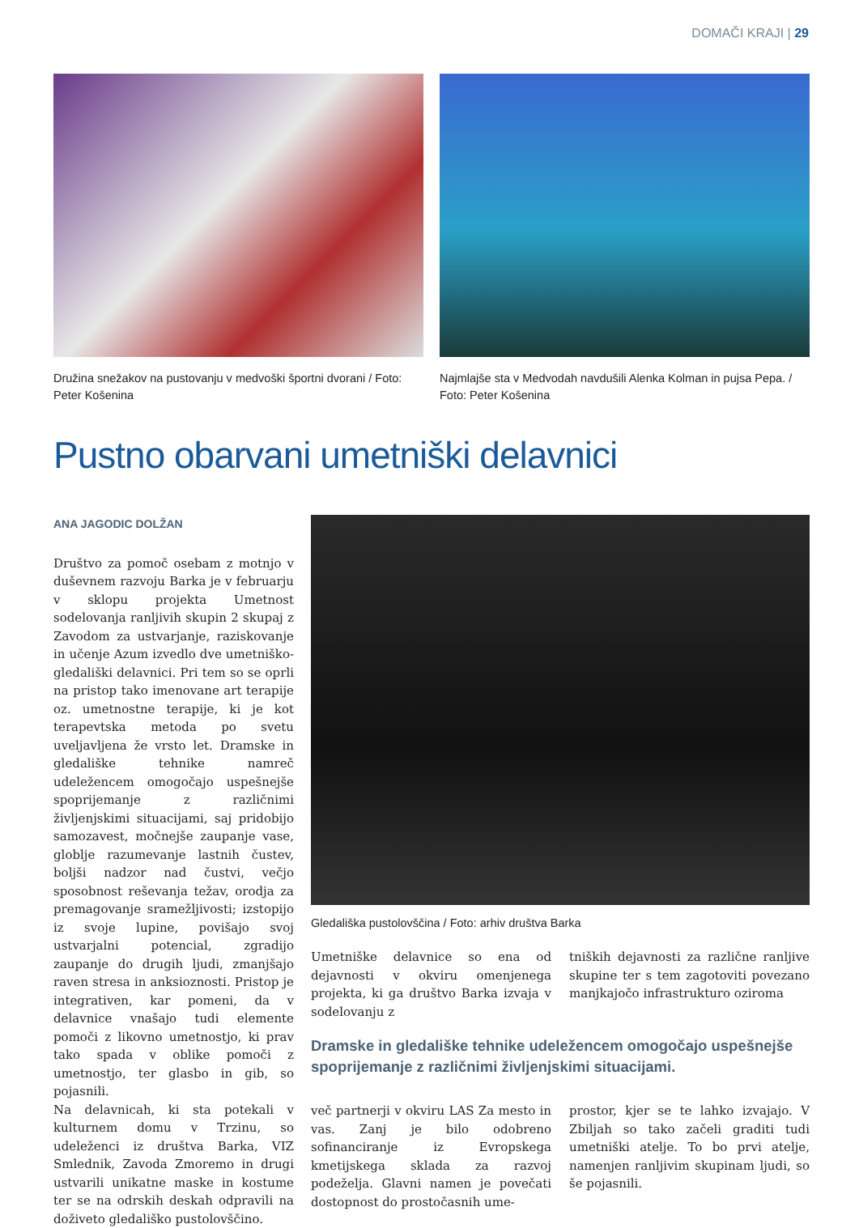DOMAČI KRAJI | 29
Družina snežakov na pustovanju v medvoški športni dvorani / Foto: Peter Košenina
Najmlajše sta v Medvodah navdušili Alenka Kolman in pujsa Pepa. / Foto: Peter Košenina
Pustno obarvani umetniški delavnici
ANA JAGODIC DOLŽAN
Društvo za pomoč osebam z motnjo v duševnem razvoju Barka je v februarju v sklopu projekta Umetnost sodelovanja ranljivih skupin 2 skupaj z Zavodom za ustvarjanje, raziskovanje in učenje Azum izvedlo dve umetniško-gledališki delavnici. Pri tem so se oprli na pristop tako imenovane art terapije oz. umetnostne terapije, ki je kot terapevtska metoda po svetu uveljavljena že vrsto let. Dramske in gledališke tehnike namreč udeležencem omogočajo uspešnejše spoprijemanje z različnimi življenjskimi situacijami, saj pridobijo samozavest, močnejše zaupanje vase, globlje razumevanje lastnih čustev, boljši nadzor nad čustvi, večjo sposobnost reševanja težav, orodja za premagovanje sramežljivosti; izstopijo iz svoje lupine, povišajo svoj ustvarjalni potencial, zgradijo zaupanje do drugih ljudi, zmanjšajo raven stresa in anksioznosti. Pristop je integrativen, kar pomeni, da v delavnice vnašajo tudi elemente pomoči z likovno umetnostjo, ki prav tako spada v oblike pomoči z umetnostjo, ter glasbo in gib, so pojasnili.
Na delavnicah, ki sta potekali v kulturnem domu v Trzinu, so udeleženci iz društva Barka, VIZ Smlednik, Zavoda Zmoremo in drugi ustvarili unikatne maske in kostume ter se na odrskih deskah odpravili na doživeto gledališko pustolovščino.
Gledališka pustolovščina / Foto: arhiv društva Barka
Umetniške delavnice so ena od dejavnosti v okviru omenjenega projekta, ki ga društvo Barka izvaja v sodelovanju z
tniških dejavnosti za različne ranljive skupine ter s tem zagotoviti povezano manjkajočo infrastrukturo oziroma
Dramske in gledališke tehnike udeležencem omogočajo uspešnejše spoprijemanje z različnimi življenjskimi situacijami.
več partnerji v okviru LAS Za mesto in vas. Zanj je bilo odobreno sofinanciranje iz Evropskega kmetijskega sklada za razvoj podeželja. Glavni namen je povečati dostopnost do prostočasnih ume-
prostor, kjer se te lahko izvajajo. V Zbiljah so tako začeli graditi tudi umetniški atelje. To bo prvi atelje, namenjen ranljivim skupinam ljudi, so še pojasnili.